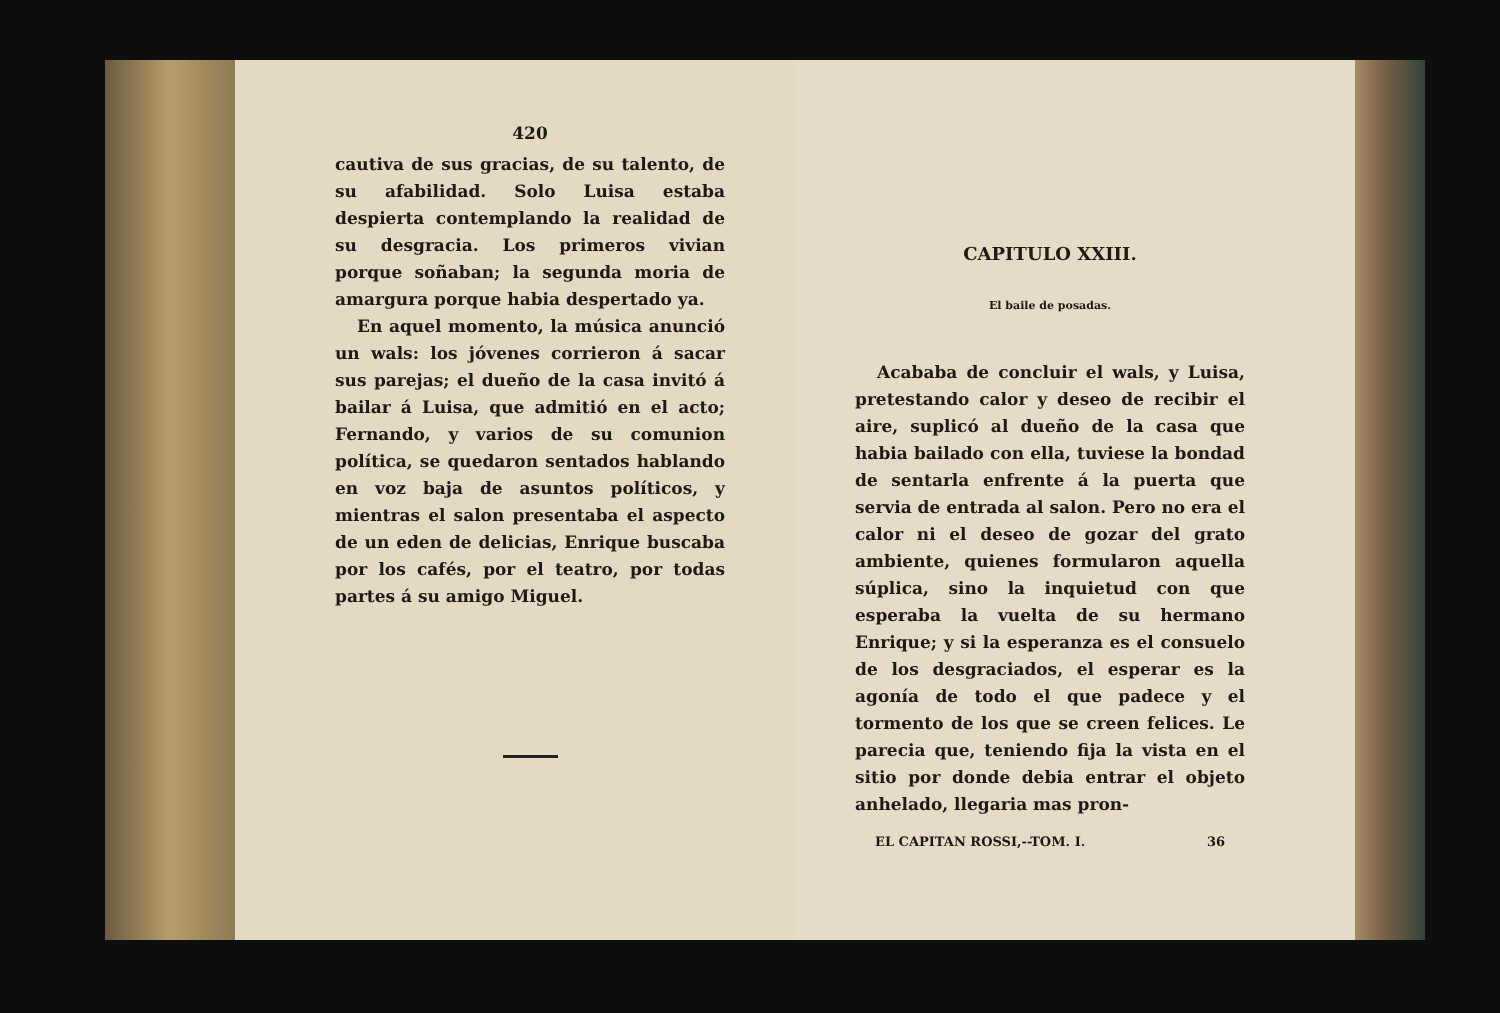420
cautiva de sus gracias, de su talento, de su afabilidad. Solo Luisa estaba despierta contemplando la realidad de su desgracia. Los primeros vivian porque soñaban; la segunda moria de amargura porque habia despertado ya.
En aquel momento, la música anunció un wals: los jóvenes corrieron á sacar sus parejas; el dueño de la casa invitó á bailar á Luisa, que admitió en el acto; Fernando, y varios de su comunion política, se quedaron sentados hablando en voz baja de asuntos políticos, y mientras el salon presentaba el aspecto de un eden de delicias, Enrique buscaba por los cafés, por el teatro, por todas partes á su amigo Miguel.
CAPITULO XXIII.
El baile de posadas.
Acababa de concluir el wals, y Luisa, pretestando calor y deseo de recibir el aire, suplicó al dueño de la casa que habia bailado con ella, tuviese la bondad de sentarla enfrente á la puerta que servia de entrada al salon. Pero no era el calor ni el deseo de gozar del grato ambiente, quienes formularon aquella súplica, sino la inquietud con que esperaba la vuelta de su hermano Enrique; y si la esperanza es el consuelo de los desgraciados, el esperar es la agonía de todo el que padece y el tormento de los que se creen felices. Le parecia que, teniendo fija la vista en el sitio por donde debia entrar el objeto anhelado, llegaria mas pron-
EL CAPITAN ROSSI,--TOM. I. 36